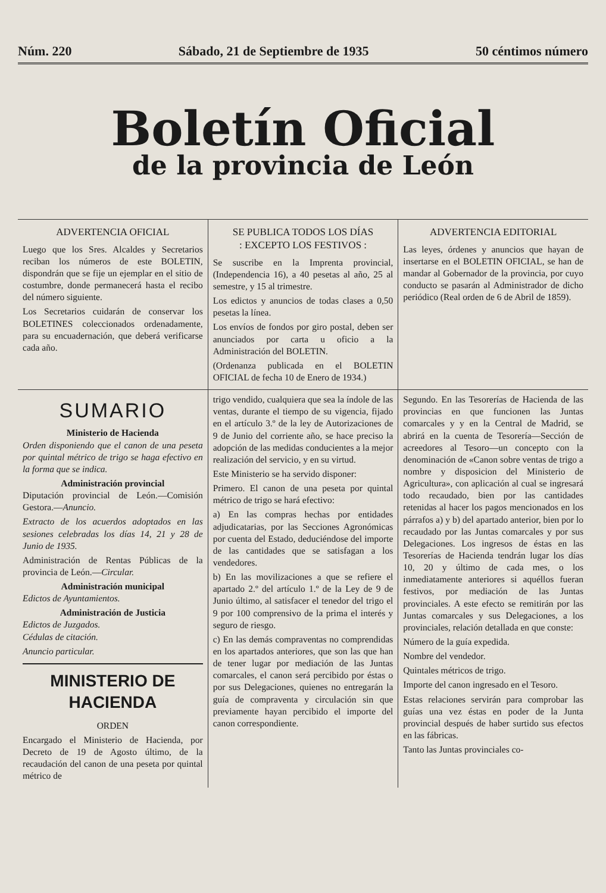Núm. 220 Sábado, 21 de Septiembre de 1935 50 céntimos número
Boletín Oficial
de la provincia de León
ADVERTENCIA OFICIAL
Luego que los Sres. Alcaldes y Secretarios reciban los números de este BOLETIN, dispondrán que se fije un ejemplar en el sitio de costumbre, donde permanecerá hasta el recibo del número siguiente.
Los Secretarios cuidarán de conservar los BOLETINES coleccionados ordenadamente, para su encuadernación, que deberá verificarse cada año.
SE PUBLICA TODOS LOS DÍAS
: EXCEPTO LOS FESTIVOS :
Se suscribe en la Imprenta provincial, (Independencia 16), a 40 pesetas al año, 25 al semestre, y 15 al trimestre.
Los edictos y anuncios de todas clases a 0,50 pesetas la línea.
Los envíos de fondos por giro postal, deben ser anunciados por carta u oficio a la Administración del BOLETIN.
(Ordenanza publicada en el BOLETIN OFICIAL de fecha 10 de Enero de 1934.)
ADVERTENCIA EDITORIAL
Las leyes, órdenes y anuncios que hayan de insertarse en el BOLETIN OFICIAL, se han de mandar al Gobernador de la provincia, por cuyo conducto se pasarán al Administrador de dicho periódico (Real orden de 6 de Abril de 1859).
SUMARIO
Ministerio de Hacienda
Orden disponiendo que el canon de una peseta por quintal métrico de trigo se haga efectivo en la forma que se indica.
Administración provincial
Diputación provincial de León.—Comisión Gestora.—Anuncio.
Extracto de los acuerdos adoptados en las sesiones celebradas los días 14, 21 y 28 de Junio de 1935.
Administración de Rentas Públicas de la provincia de León.—Circular.
Administración municipal
Edictos de Ayuntamientos.
Administración de Justicia
Edictos de Juzgados.
Cédulas de citación.
Anuncio particular.
MINISTERIO DE HACIENDA
ORDEN
Encargado el Ministerio de Hacienda, por Decreto de 19 de Agosto último, de la recaudación del canon de una peseta por quintal métrico de
trigo vendido, cualquiera que sea la índole de las ventas, durante el tiempo de su vigencia, fijado en el artículo 3.º de la ley de Autorizaciones de 9 de Junio del corriente año, se hace preciso la adopción de las medidas conducientes a la mejor realización del servicio, y en su virtud.
Este Ministerio se ha servido disponer:
Primero. El canon de una peseta por quintal métrico de trigo se hará efectivo:
a) En las compras hechas por entidades adjudicatarias, por las Secciones Agronómicas por cuenta del Estado, deduciéndose del importe de las cantidades que se satisfagan a los vendedores.
b) En las movilizaciones a que se refiere el apartado 2.º del artículo 1.º de la Ley de 9 de Junio último, al satisfacer el tenedor del trigo el 9 por 100 comprensivo de la prima el interés y seguro de riesgo.
c) En las demás compraventas no comprendidas en los apartados anteriores, que son las que han de tener lugar por mediación de las Juntas comarcales, el canon será percibido por éstas o por sus Delegaciones, quienes no entregarán la guía de compraventa y circulación sin que previamente hayan percibido el importe del canon correspondiente.
Segundo. En las Tesorerías de Hacienda de las provincias en que funcionen las Juntas comarcales y y en la Central de Madrid, se abrirá en la cuenta de Tesorería—Sección de acreedores al Tesoro—un concepto con la denominación de «Canon sobre ventas de trigo a nombre y disposicion del Ministerio de Agricultura», con aplicación al cual se ingresará todo recaudado, bien por las cantidades retenidas al hacer los pagos mencionados en los párrafos a) y b) del apartado anterior, bien por lo recaudado por las Juntas comarcales y por sus Delegaciones. Los ingresos de éstas en las Tesorerías de Hacienda tendrán lugar los días 10, 20 y último de cada mes, o los inmediatamente anteriores si aquéllos fueran festivos, por mediación de las Juntas provinciales. A este efecto se remitirán por las Juntas comarcales y sus Delegaciones, a los provinciales, relación detallada en que conste:
Número de la guía expedida.
Nombre del vendedor.
Quintales métricos de trigo.
Importe del canon ingresado en el Tesoro.
Estas relaciones servirán para comprobar las guías una vez éstas en poder de la Junta provincial después de haber surtido sus efectos en las fábricas.
Tanto las Juntas provinciales co-